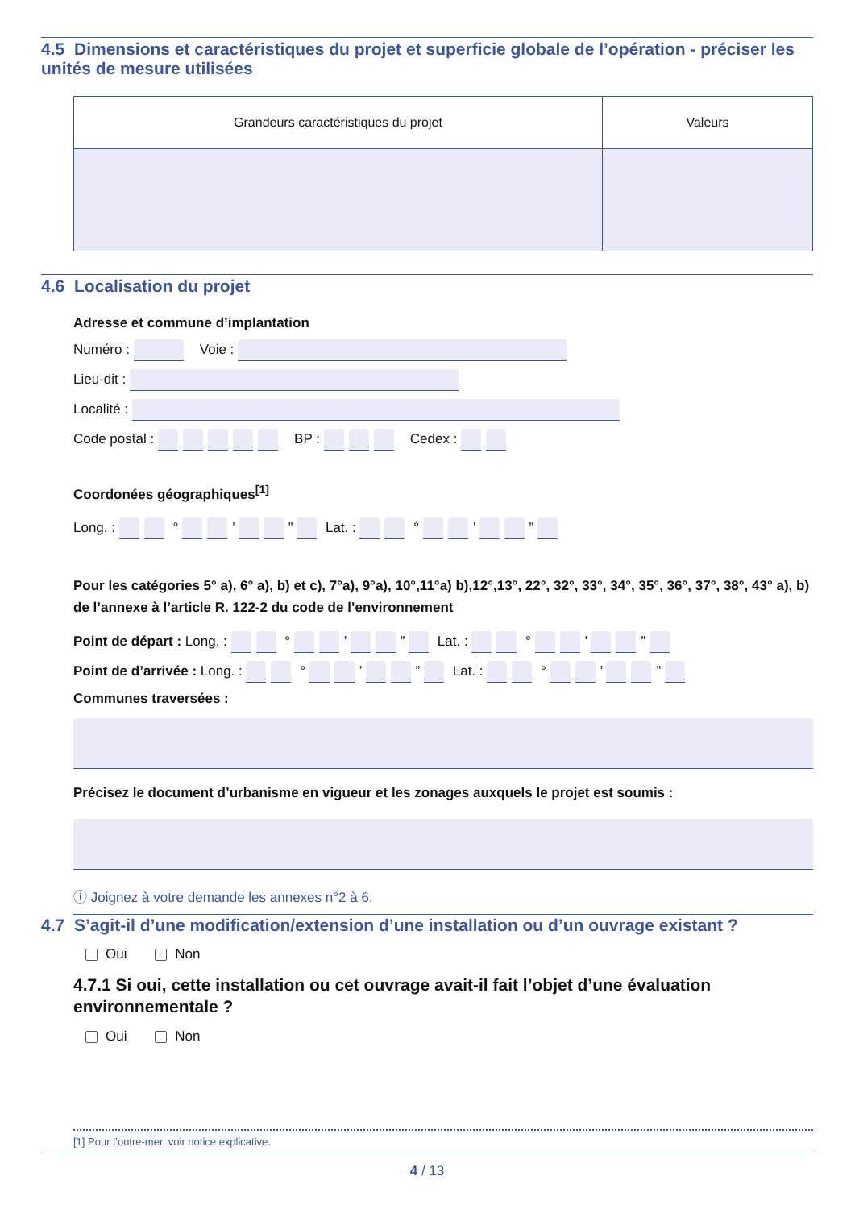4.5 Dimensions et caractéristiques du projet et superficie globale de l’opération - préciser les unités de mesure utilisées
| Grandeurs caractéristiques du projet | Valeurs |
| --- | --- |
4.6 Localisation du projet
Adresse et commune d’implantation
Numéro : Voie :
Lieu-dit :
Localité :
Code postal : BP : Cedex :
Coordonées géographiques<sup>[1]</sup>
Long. : ° ’ ” Lat. : ° ’ ”
Pour les catégories 5° a), 6° a), b) et c), 7°a), 9°a), 10°,11°a) b),12°,13°, 22°, 32°, 33°, 34°, 35°, 36°, 37°, 38°, 43° a), b) de l’annexe à l’article R. 122-2 du code de l’environnement
Point de départ : Long. : ° ’ ” Lat. : ° ’ ”
Point de d’arrivée : Long. : ° ’ ” Lat. : ° ’ ”
Communes traversées :
Précisez le document d’urbanisme en vigueur et les zonages auxquels le projet est soumis :
ⓘ Joignez à votre demande les annexes n°2 à 6.
4.7 S’agit-il d’une modification/extension d’une installation ou d’un ouvrage existant ?
Oui Non
4.7.1 Si oui, cette installation ou cet ouvrage avait-il fait l’objet d’une évaluation environnementale ?
Oui Non
[1] Pour l’outre-mer, voir notice explicative.
4 / 13